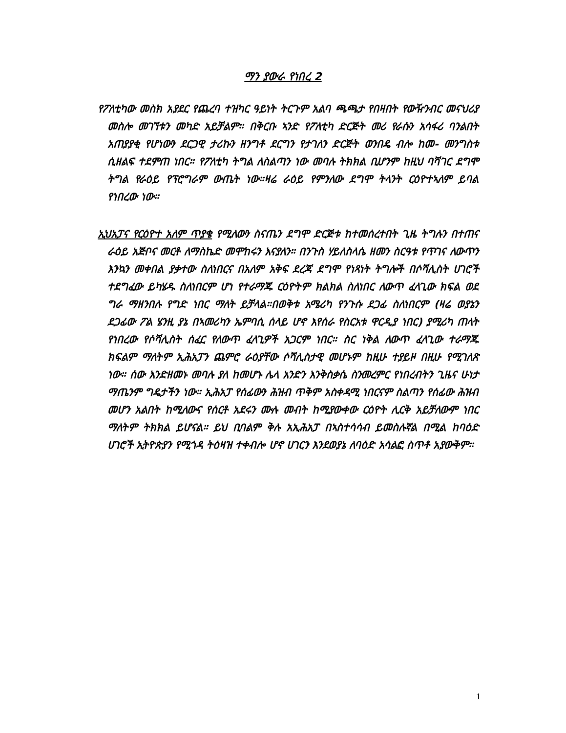ማን ያውራ የነበረ 2
የፖለቲካው መስክ አያደር የጨረባ ተዝካር ዓይነት ትርጉም አልባ ጫጫታ የበዛበት የውዥንብር መናህሪያ መስሎ መገኘቱን መካድ አይቻልም። በቅርቡ ኣንድ የፖለቲካ ድርጅት መሪ የራሱን አሳፋሪ ባንልበት አጠያያቂ የሆነውን ደርጋዊ ታሪኩን ዘንግቶ ደርግን የታገለን ድርጅት ወንበዴ ብሎ ከመ- መንግስቱ ሲዘልፍ ተደምጠ ነበር። የፖለቲካ ትግል ለስልጣን ነው መባሉ ትክክል ቢሆንም ከዚህ ባሻገር ደግሞ ትግል የራዕይ የፕሮግራም ውጤት ነው።ዛሬ ራዕይ የምንለው ደግሞ ትላንት ርዕዮተኣለም ይባል የነበረው ነው።
ኢህአፓና የርዕዮተ አለም ጥያቄ የሚለውን ስናጤን ደግሞ ድርጅቱ ከተመሰረተበት ጊዜ ትግሉን በተጠና ራዕይ አጅቦና መርቶ ለማስኬድ መሞከሩን እናያለን። በንጉስ ሃይለስላሴ ዘመን ስርዓቱ የጥገና ለውጥን እንኳን መቀበል ያቃተው ስለነበርና በአለም አቅፍ ደረጃ ደግሞ የነጻነት ትግሎች በሶሻሊስት ሀገሮች ተደግፈው ይካሄዱ ስለነበርም ሆነ የተራማጁ ርዕዮትም ክልክል ስለነበር ለውጥ ፈላጊው ክፍል ወደ ግራ ማዘንበሉ የግድ ነበር ማለት ይቻላል።በወቅቱ አሜሪካ የንጉሱ ደጋፊ ስለነበርም (ዛሬ ወያኔን ደጋፊው ፖል ሄንዚ ያኔ በኣመሪካን ኤምባሲ ሰላይ ሆኖ እየሰራ የስርአቱ ዋርዲያ ነበር) ያሚሪካ ጠላት የነበረው የሶሻሊስት ሰፈር የለውጥ ፈላጊዎች አጋርም ነበር። ስር ነቅል ለውጥ ፈላጊው ተራማጁ ክፍልም ማለትም ኢሕአፓን ጨምሮ ራዕያቸው ሶሻሊስታዊ መሆኑም ከዚሁ ተያይዞ በዚሁ የሚገለጽ ነው። ሰው እንድዘመኑ መባሉ ያለ ከመሆኑ ሌላ አንድን እንቅስቃሴ ስንመረምር የነበረብትን ጊዜና ሁነታ ማጤንም ግዴታችን ነው። ኢሕአፓ የሰፊውን ሕዝብ ጥቅም አስቀዳሚ ነበርናም ስልጣን የሰፊው ሕዝብ መሆን አልበት ከሚለውና የሰርቶ አደሩን ሙሉ መብት ከሚያውቀው ርዕዮት ሊርቅ አይቻለውም ነበር ማለትም ትክክል ይሆናል። ይህ ቢባልም ቅሉ አኢሕአፓ በኣስተሳሳብ ይመስሉኛል በሚል ከባዕድ ሀገሮች ኢትዮጵያን የሚጎዳ ትዕዛዝ ተቀብሎ ሆኖ ሀገርን እንደወያኔ ለባዕድ አሳልፎ ስጥቶ አያውቅም።
1